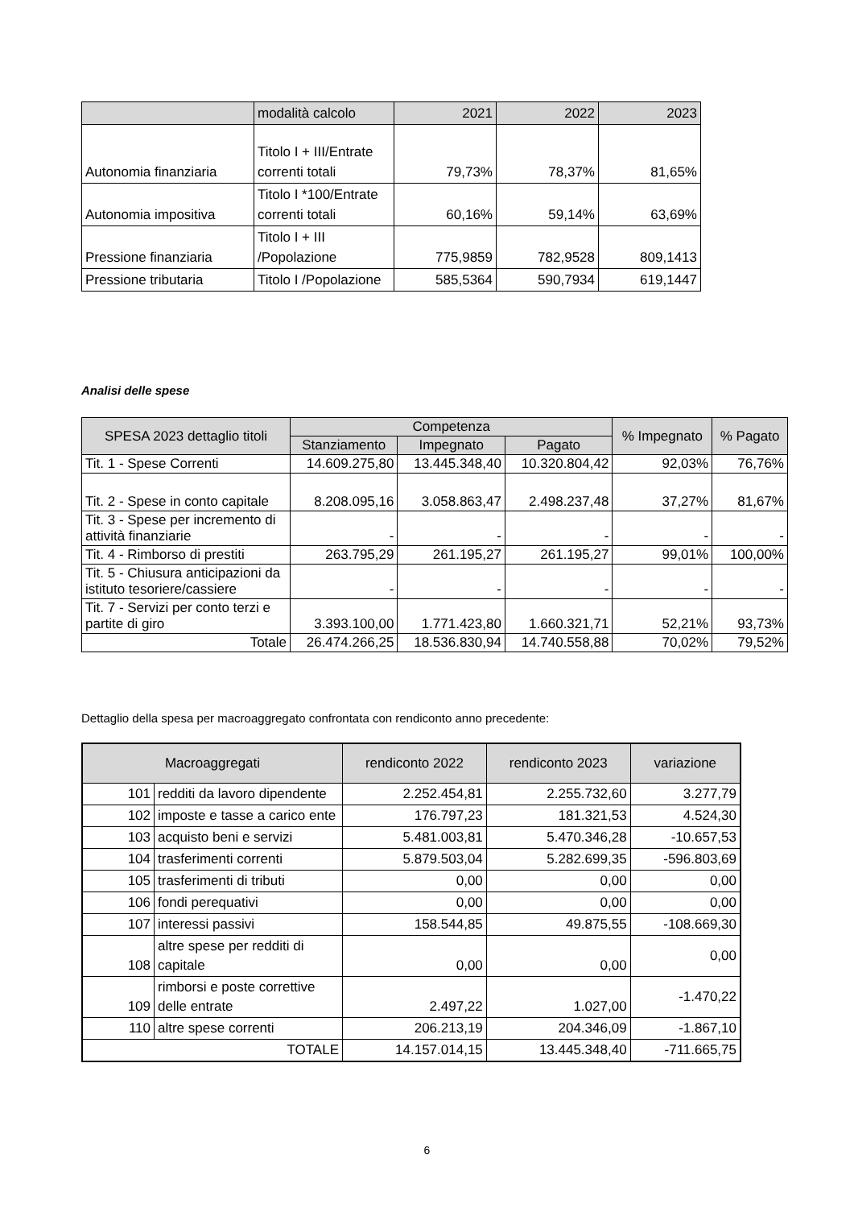| | modalità calcolo | 2021 | 2022 | 2023 |
| Autonomia finanziaria | Titolo I + III/Entrate correnti totali | 79,73% | 78,37% | 81,65% |
| Autonomia impositiva | Titolo I *100/Entrate correnti totali | 60,16% | 59,14% | 63,69% |
| Pressione finanziaria | Titolo I + III /Popolazione | 775,9859 | 782,9528 | 809,1413 |
| Pressione tributaria | Titolo I /Popolazione | 585,5364 | 590,7934 | 619,1447 |
Analisi delle spese
| SPESA 2023 dettaglio titoli | Competenza | | | % Impegnato | % Pagato |
| --- | --- | --- | --- | --- | --- |
| | Stanziamento | Impegnato | Pagato | | |
| Tit. 1 - Spese Correnti | 14.609.275,80 | 13.445.348,40 | 10.320.804,42 | 92,03% | 76,76% |
| Tit. 2 - Spese in conto capitale | 8.208.095,16 | 3.058.863,47 | 2.498.237,48 | 37,27% | 81,67% |
| Tit. 3 - Spese per incremento di attività finanziarie | - | - | - | - | - |
| Tit. 4 - Rimborso di prestiti | 263.795,29 | 261.195,27 | 261.195,27 | 99,01% | 100,00% |
| Tit. 5 - Chiusura anticipazioni da istituto tesoriere/cassiere | - | - | - | - | - |
| Tit. 7 - Servizi per conto terzi e partite di giro | 3.393.100,00 | 1.771.423,80 | 1.660.321,71 | 52,21% | 93,73% |
| Totale | 26.474.266,25 | 18.536.830,94 | 14.740.558,88 | 70,02% | 79,52% |
Dettaglio della spesa per macroaggregato confrontata con rendiconto anno precedente:
| Macroaggregati | | rendiconto 2022 | rendiconto 2023 | variazione |
| --- | --- | --- | --- | --- |
| 101 | redditi da lavoro dipendente | 2.252.454,81 | 2.255.732,60 | 3.277,79 |
| 102 | imposte e tasse a carico ente | 176.797,23 | 181.321,53 | 4.524,30 |
| 103 | acquisto beni e servizi | 5.481.003,81 | 5.470.346,28 | -10.657,53 |
| 104 | trasferimenti correnti | 5.879.503,04 | 5.282.699,35 | -596.803,69 |
| 105 | trasferimenti di tributi | 0,00 | 0,00 | 0,00 |
| 106 | fondi perequativi | 0,00 | 0,00 | 0,00 |
| 107 | interessi passivi | 158.544,85 | 49.875,55 | -108.669,30 |
| 108 | altre spese per redditi di capitale | 0,00 | 0,00 | 0,00 |
| 109 | rimborsi e poste correttive delle entrate | 2.497,22 | 1.027,00 | -1.470,22 |
| 110 | altre spese correnti | 206.213,19 | 204.346,09 | -1.867,10 |
| TOTALE | | 14.157.014,15 | 13.445.348,40 | -711.665,75 |
6